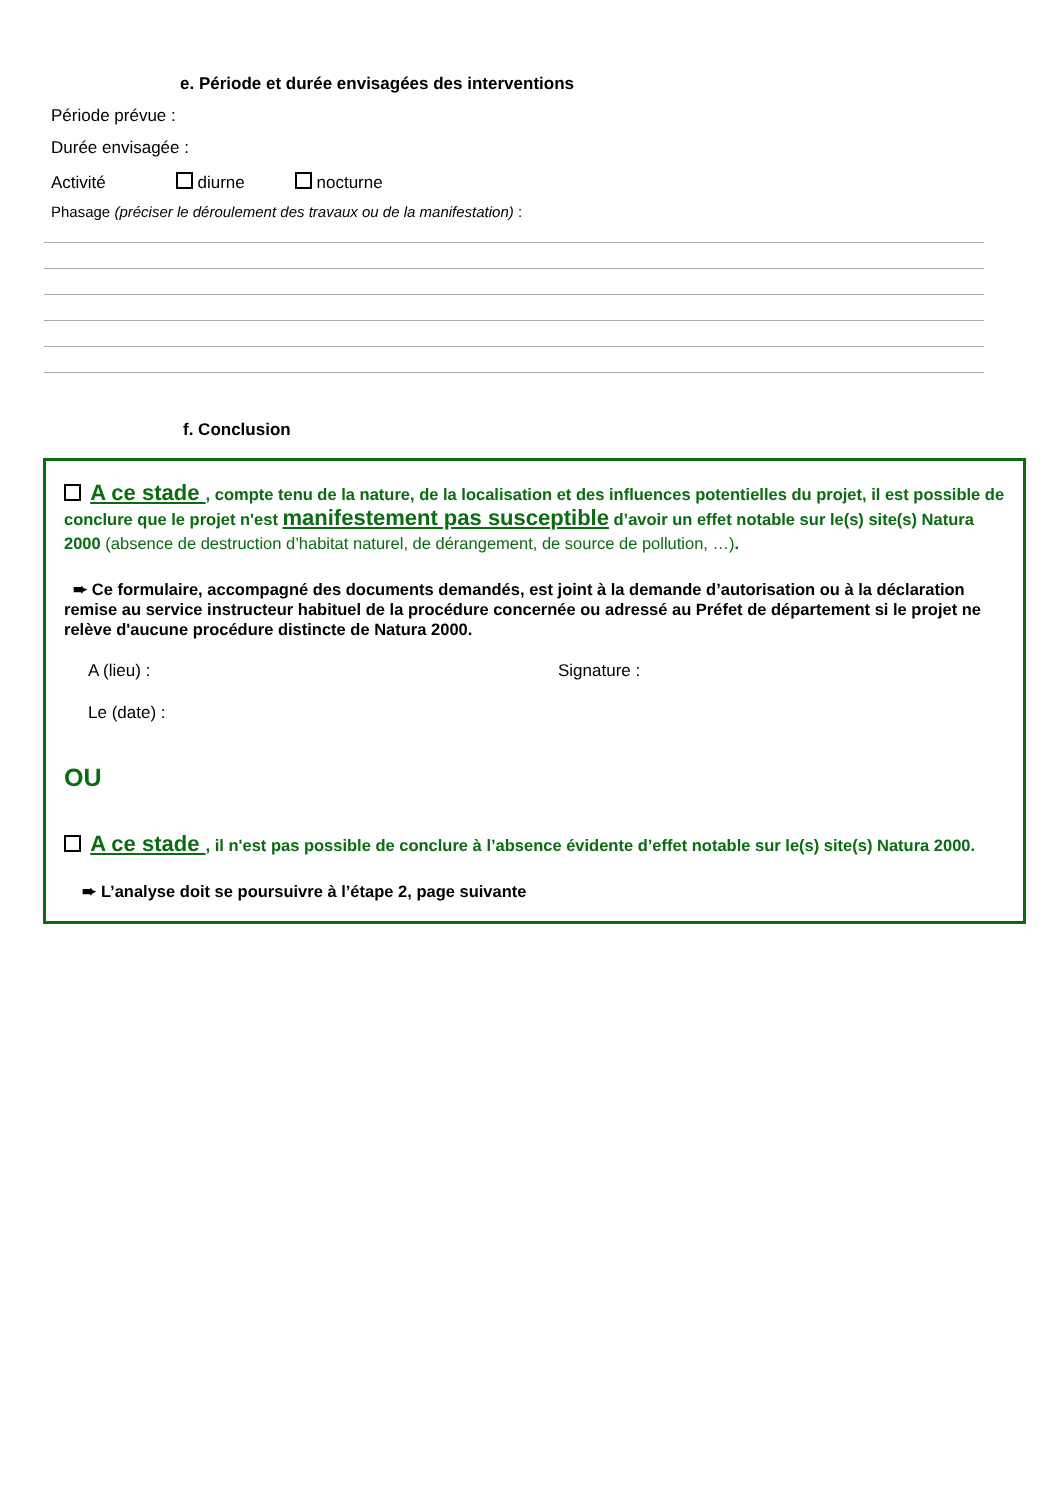e. Période et durée envisagées des interventions
Période prévue :
Durée envisagée :
Activité diurne nocturne
Phasage (préciser le déroulement des travaux ou de la manifestation) :
f. Conclusion
A ce stade , compte tenu de la nature, de la localisation et des influences potentielles du projet, il est possible de conclure que le projet n'est manifestement pas susceptible d’avoir un effet notable sur le(s) site(s) Natura 2000 (absence de destruction d’habitat naturel, de dérangement, de source de pollution, …).
➨ Ce formulaire, accompagné des documents demandés, est joint à la demande d’autorisation ou à la déclaration remise au service instructeur habituel de la procédure concernée ou adressé au Préfet de département si le projet ne relève d'aucune procédure distincte de Natura 2000.
A (lieu) : Signature :
Le (date) :
OU
A ce stade , il n'est pas possible de conclure à l’absence évidente d’effet notable sur le(s) site(s) Natura 2000.
➨ L’analyse doit se poursuivre à l’étape 2, page suivante